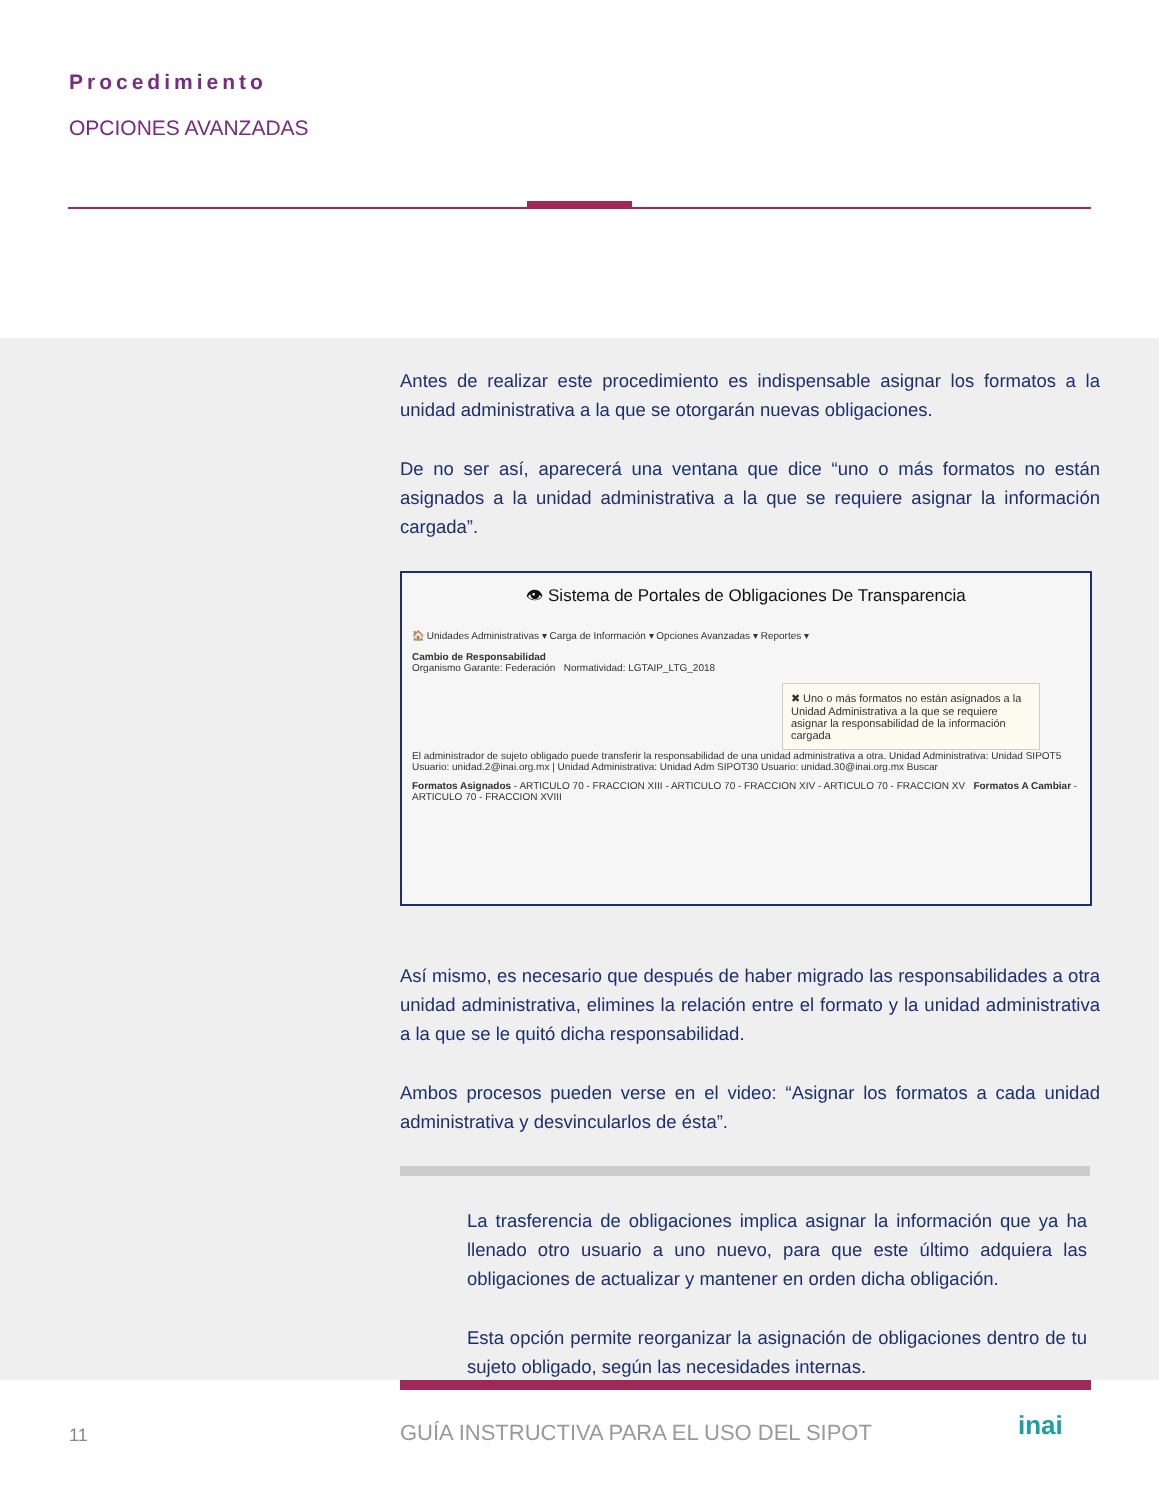Procedimiento
OPCIONES AVANZADAS
Antes de realizar este procedimiento es indispensable asignar los formatos a la unidad administrativa a la que se otorgarán nuevas obligaciones.
De no ser así, aparecerá una ventana que dice “uno o más formatos no están asignados a la unidad administrativa a la que se requiere asignar la información cargada”.
👁 Sistema de Portales de Obligaciones De Transparencia
🏠 Unidades Administrativas ▾ Carga de Información ▾ Opciones Avanzadas ▾ Reportes ▾
Cambio de Responsabilidad
Organismo Garante: Federación Normatividad: LGTAIP_LTG_2018
✖ Uno o más formatos no están asignados a la Unidad Administrativa a la que se requiere asignar la responsabilidad de la información cargada
El administrador de sujeto obligado puede transferir la responsabilidad de una unidad administrativa a otra. Unidad Administrativa: Unidad SIPOT5 Usuario: unidad.2@inai.org.mx | Unidad Administrativa: Unidad Adm SIPOT30 Usuario: unidad.30@inai.org.mx Buscar
Formatos Asignados - ARTICULO 70 - FRACCION XIII - ARTICULO 70 - FRACCION XIV - ARTICULO 70 - FRACCION XV Formatos A Cambiar - ARTICULO 70 - FRACCION XVIII
Así mismo, es necesario que después de haber migrado las responsabilidades a otra unidad administrativa, elimines la relación entre el formato y la unidad administrativa a la que se le quitó dicha responsabilidad.
Ambos procesos pueden verse en el video: “Asignar los formatos a cada unidad administrativa y desvincularlos de ésta”.
La trasferencia de obligaciones implica asignar la información que ya ha llenado otro usuario a uno nuevo, para que este último adquiera las obligaciones de actualizar y mantener en orden dicha obligación.
Esta opción permite reorganizar la asignación de obligaciones dentro de tu sujeto obligado, según las necesidades internas.
11
GUÍA INSTRUCTIVA PARA EL USO DEL SIPOT
inai